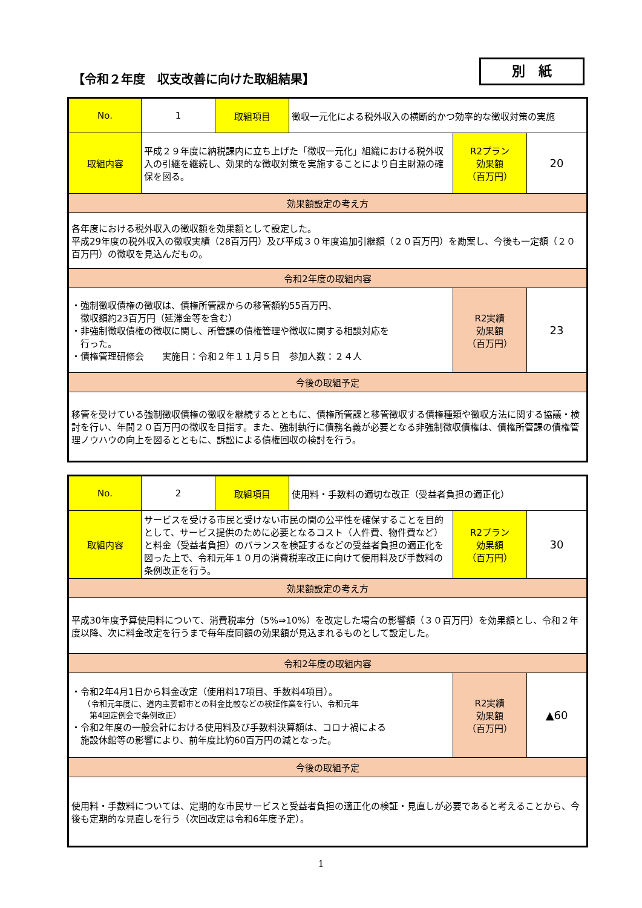【令和２年度　収支改善に向けた取組結果】
別　紙
| No. | 1 | 取組項目 | 徴収一元化による税外収入の横断的かつ効率的な徴収対策の実施 | | |
| 取組内容 | 平成２９年度に納税課内に立ち上げた「徴収一元化」組織における税外収入の引継を継続し、効果的な徴収対策を実施することにより自主財源の確保を図る。 | | | R2プラン 効果額 （百万円） | 20 |
| 効果額設定の考え方 | | | | | |
| 各年度における税外収入の徴収額を効果額として設定した。 平成29年度の税外収入の徴収実績（28百万円）及び平成３０年度追加引継額（２０百万円）を勘案し、今後も一定額（２０百万円）の徴収を見込んだもの。 | | | | | |
| 令和2年度の取組内容 | | | | | |
| ・強制徴収債権の徴収は、債権所管課からの移管額約55百万円、 徴収額約23百万円（延滞金等を含む） ・非強制徴収債権の徴収に関し、所管課の債権管理や徴収に関する相談対応を 行った。 ・債権管理研修会 実施日：令和２年１１月５日 参加人数：２４人 | | | | R2実績 効果額 （百万円） | 23 |
| 今後の取組予定 | | | | | |
| 移管を受けている強制徴収債権の徴収を継続するとともに、債権所管課と移管徴収する債権種類や徴収方法に関する協議・検討を行い、年間２０百万円の徴収を目指す。また、強制執行に債務名義が必要となる非強制徴収債権は、債権所管課の債権管理ノウハウの向上を図るとともに、訴訟による債権回収の検討を行う。 | | | | | |
| No. | 2 | 取組項目 | 使用料・手数料の適切な改正（受益者負担の適正化） | | |
| 取組内容 | サービスを受ける市民と受けない市民の間の公平性を確保することを目的として、サービス提供のために必要となるコスト（人件費、物件費など）と料金（受益者負担）のバランスを検証するなどの受益者負担の適正化を図った上で、令和元年１０月の消費税率改正に向けて使用料及び手数料の条例改正を行う。 | | | R2プラン 効果額 （百万円） | 30 |
| 効果額設定の考え方 | | | | | |
| 平成30年度予算使用料について、消費税率分（5%⇒10%）を改定した場合の影響額（３０百万円）を効果額とし、令和２年度以降、次に料金改定を行うまで毎年度同額の効果額が見込まれるものとして設定した。 | | | | | |
| 令和2年度の取組内容 | | | | | |
| ・令和2年4月1日から料金改定（使用料17項目、手数料4項目）。 （令和元年度に、道内主要都市との料金比較などの検証作業を行い、令和元年 第4回定例会で条例改正） ・令和2年度の一般会計における使用料及び手数料決算額は、コロナ禍による 施設休館等の影響により、前年度比約60百万円の減となった。 | | | | R2実績 効果額 （百万円） | ▲60 |
| 今後の取組予定 | | | | | |
| 使用料・手数料については、定期的な市民サービスと受益者負担の適正化の検証・見直しが必要であると考えることから、今後も定期的な見直しを行う（次回改定は令和6年度予定）。 | | | | | |
1